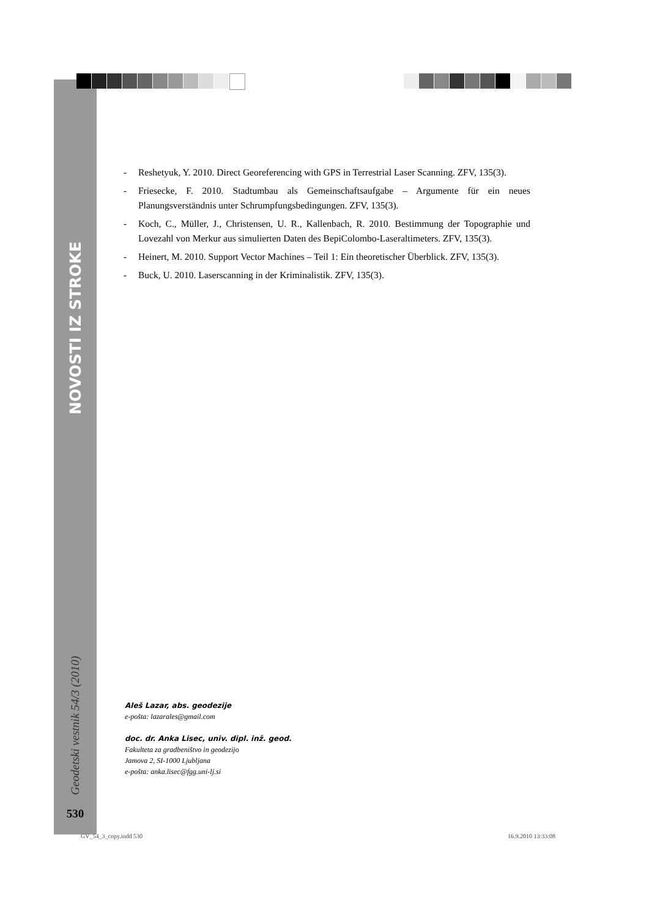NOVOSTI IZ STROKE
Geodetski vestnik 54/3 (2010)
530
- Reshetyuk, Y. 2010. Direct Georeferencing with GPS in Terrestrial Laser Scanning. ZFV, 135(3).
- Friesecke, F. 2010. Stadtumbau als Gemeinschaftsaufgabe – Argumente für ein neues Planungsverständnis unter Schrumpfungsbedingungen. ZFV, 135(3).
- Koch, C., Müller, J., Christensen, U. R., Kallenbach, R. 2010. Bestimmung der Topographie und Lovezahl von Merkur aus simulierten Daten des BepiColombo-Laseraltimeters. ZFV, 135(3).
- Heinert, M. 2010. Support Vector Machines – Teil 1: Ein theoretischer Überblick. ZFV, 135(3).
- Buck, U. 2010. Laserscanning in der Kriminalistik. ZFV, 135(3).
Aleš Lazar, abs. geodezije
e-pošta: lazarales@gmail.com
doc. dr. Anka Lisec, univ. dipl. inž. geod.
Fakulteta za gradbeništvo in geodezijo
Jamova 2, SI-1000 Ljubljana
e-pošta: anka.lisec@fgg.uni-lj.si
GV_54_3_copy.indd 530 16.9.2010 13:33:08